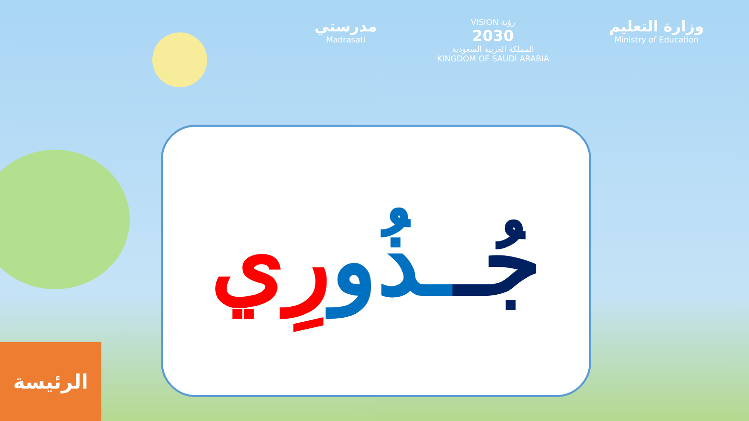مدرستي
Madrasati
VISION رؤية
2030
المملكة العربية السعودية
KINGDOM OF SAUDI ARABIA
وزارة التعليم
Ministry of Education
جُـ ـذُو رِي
الرئيسة